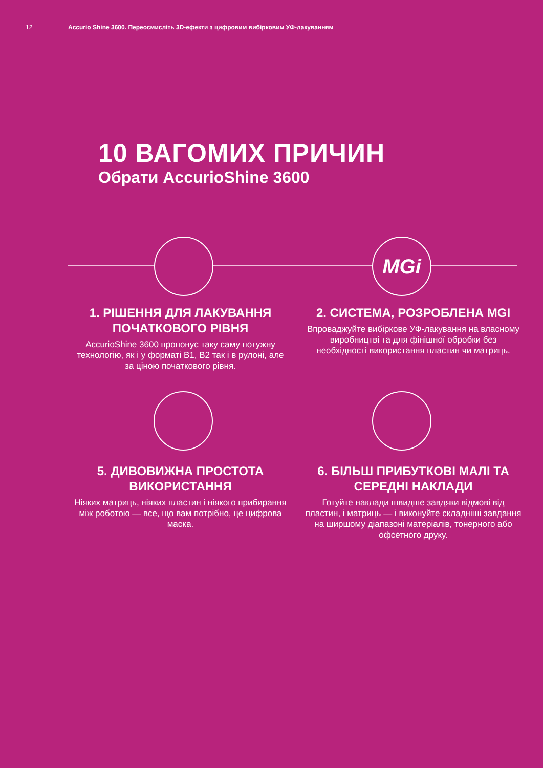12 Accurio Shine 3600. Переосмисліть 3D-ефекти з цифровим вибірковим УФ-лакуванням
10 ВАГОМИХ ПРИЧИН
Обрати AccurioShine 3600
MGi
1. РІШЕННЯ ДЛЯ ЛАКУВАННЯ ПОЧАТКОВОГО РІВНЯ
AccurioShine 3600 пропонує таку саму потужну технологію, як і у форматі B1, B2 так і в рулоні, але за ціною початкового рівня.
2. СИСТЕМА, РОЗРОБЛЕНА MGI
Впроваджуйте вибіркове УФ-лакування на власному виробництві та для фінішної обробки без необхідності використання пластин чи матриць.
5. ДИВОВИЖНА ПРОСТОТА ВИКОРИСТАННЯ
Ніяких матриць, ніяких пластин і ніякого прибирання між роботою — все, що вам потрібно, це цифрова маска.
6. БІЛЬШ ПРИБУТКОВІ МАЛІ ТА СЕРЕДНІ НАКЛАДИ
Готуйте наклади швидше завдяки відмові від пластин, і матриць — і виконуйте складніші завдання на ширшому діапазоні матеріалів, тонерного або офсетного друку.